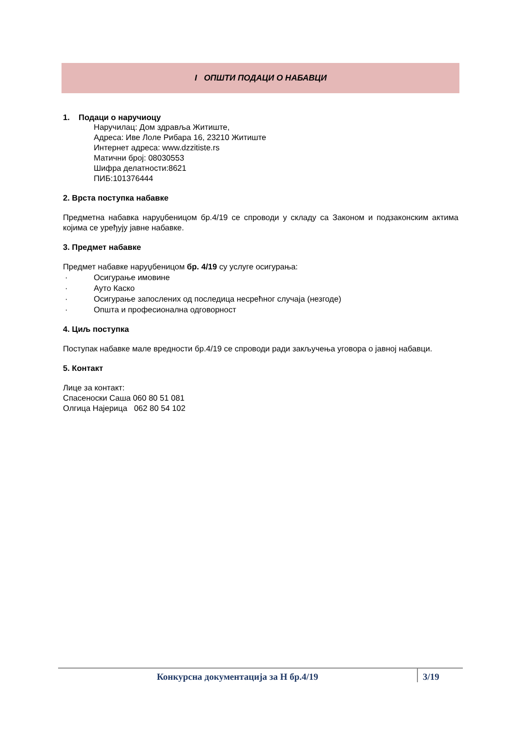I ОПШТИ ПОДАЦИ О НАБАВЦИ
1. Подаци о наручиоцу
Наручилац: Дом здравља Житиште,
Адреса: Иве Лоле Рибара 16, 23210 Житиште
Интернет адреса: www.dzzitiste.rs
Матични број: 08030553
Шифра делатности:8621
ПИБ:101376444
2. Врста поступка набавке
Предметна набавка наруџбеницом бр.4/19 се спроводи у складу са Законом и подзаконским актима којима се уређују јавне набавке.
3. Предмет набавке
Предмет набавке наруџбеницом бр. 4/19 су услуге осигурања:
· Осигурање имовине
· Ауто Каско
· Осигурање запослених од последица несрећног случаја (незгоде)
· Општа и професионална одговорност
4. Циљ поступка
Поступак набавке мале вредности бр.4/19 се спроводи ради закључења уговора о јавној набавци.
5. Контакт
Лице за контакт:
Спасеноски Саша 060 80 51 081
Олгица Најерица 062 80 54 102
Конкурсна документација за Н бр.4/19
3/19